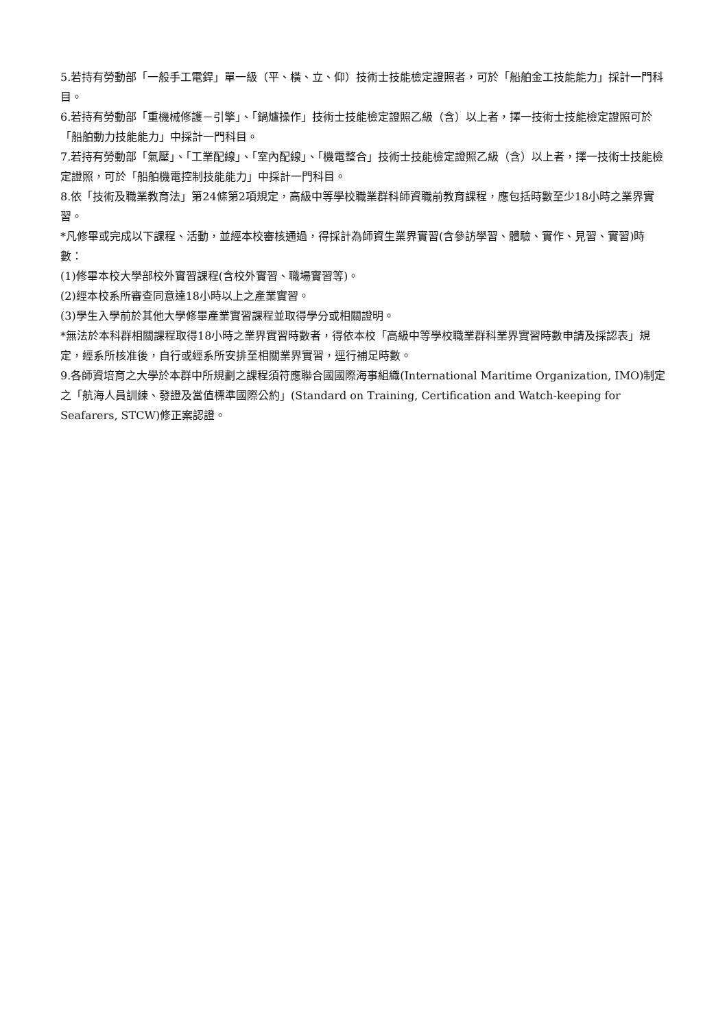5.若持有勞動部「一般手工電銲」單一級（平、橫、立、仰）技術士技能檢定證照者，可於「船舶金工技能能力」採計一門科目。
6.若持有勞動部「重機械修護－引擎」、「鍋爐操作」技術士技能檢定證照乙級（含）以上者，擇一技術士技能檢定證照可於「船舶動力技能能力」中採計一門科目。
7.若持有勞動部「氣壓」、「工業配線」、「室內配線」、「機電整合」技術士技能檢定證照乙級（含）以上者，擇一技術士技能檢定證照，可於「船舶機電控制技能能力」中採計一門科目。
8.依「技術及職業教育法」第24條第2項規定，高級中等學校職業群科師資職前教育課程，應包括時數至少18小時之業界實習。
*凡修畢或完成以下課程、活動，並經本校審核通過，得採計為師資生業界實習(含參訪學習、體驗、實作、見習、實習)時數：
(1)修畢本校大學部校外實習課程(含校外實習、職場實習等)。
(2)經本校系所審查同意達18小時以上之產業實習。
(3)學生入學前於其他大學修畢產業實習課程並取得學分或相關證明。
*無法於本科群相關課程取得18小時之業界實習時數者，得依本校「高級中等學校職業群科業界實習時數申請及採認表」規定，經系所核准後，自行或經系所安排至相關業界實習，逕行補足時數。
9.各師資培育之大學於本群中所規劃之課程須符應聯合國國際海事組織(International Maritime Organization, IMO)制定之「航海人員訓練、發證及當值標準國際公約」(Standard on Training, Certification and Watch-keeping for Seafarers, STCW)修正案認證。